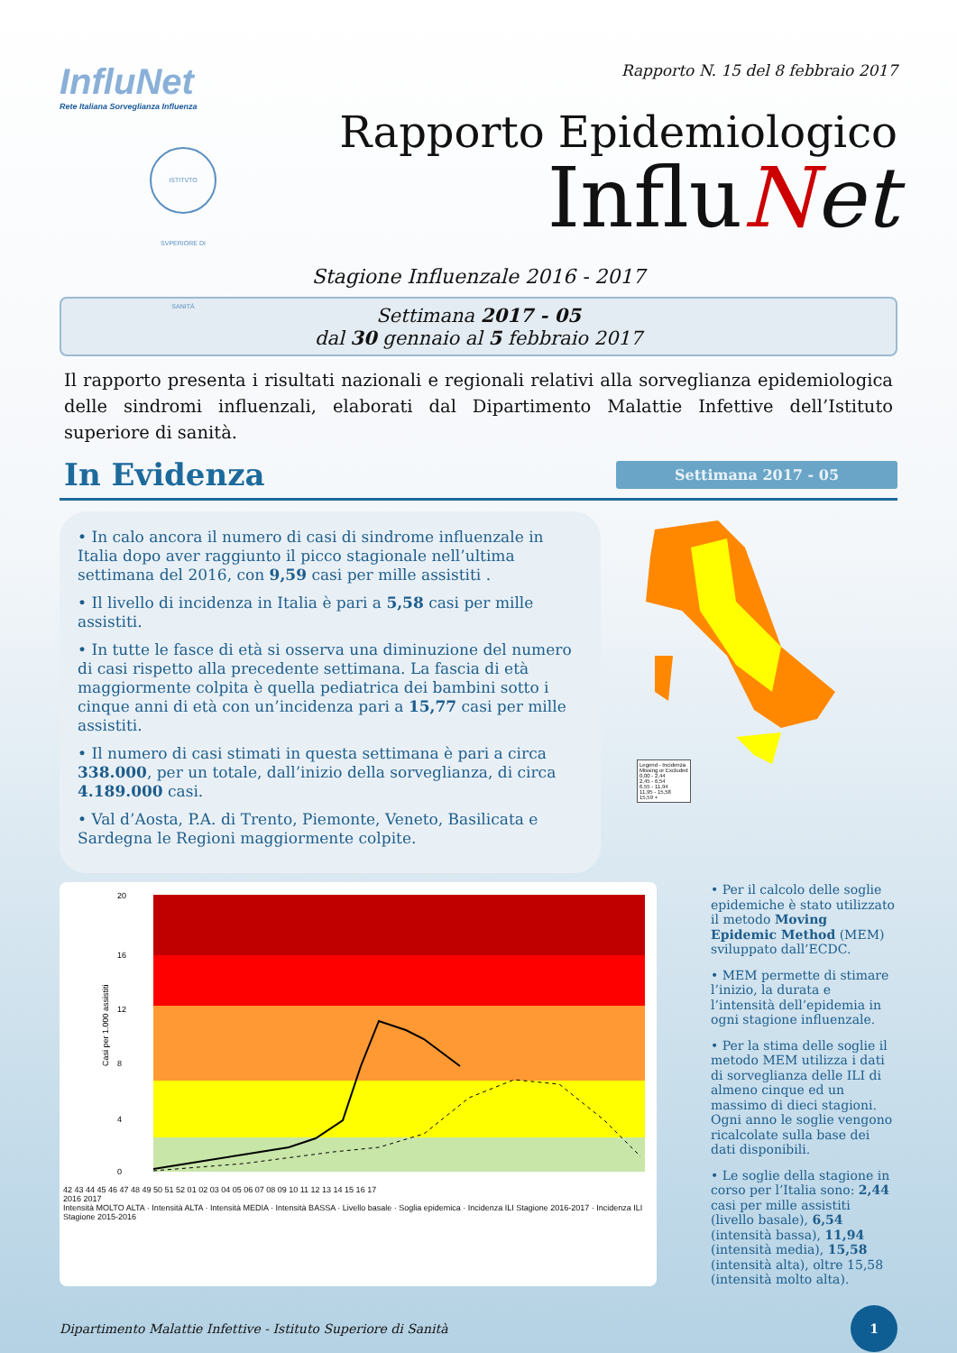InfluNet
Rete Italiana Sorveglianza Influenza
ISTITVTO SVPERIORE DI SANITÀ
Rapporto N. 15 del 8 febbraio 2017
Rapporto Epidemiologico
InfluNet
Stagione Influenzale 2016 - 2017
Settimana 2017 - 05
dal 30 gennaio al 5 febbraio 2017
Il rapporto presenta i risultati nazionali e regionali relativi alla sorveglianza epidemiologica delle sindromi influenzali, elaborati dal Dipartimento Malattie Infettive dell’Istituto superiore di sanità.
In Evidenza
Settimana 2017 - 05
• In calo ancora il numero di casi di sindrome influenzale in Italia dopo aver raggiunto il picco stagionale nell’ultima settimana del 2016, con 9,59 casi per mille assistiti .
• Il livello di incidenza in Italia è pari a 5,58 casi per mille assistiti.
• In tutte le fasce di età si osserva una diminuzione del numero di casi rispetto alla precedente settimana. La fascia di età maggiormente colpita è quella pediatrica dei bambini sotto i cinque anni di età con un’incidenza pari a 15,77 casi per mille assistiti.
• Il numero di casi stimati in questa settimana è pari a circa 338.000, per un totale, dall’inizio della sorveglianza, di circa 4.189.000 casi.
• Val d’Aosta, P.A. di Trento, Piemonte, Veneto, Basilicata e Sardegna le Regioni maggiormente colpite.
Legend - Incidenza
Missing or Excluded
0,00 - 2,44
2,45 - 6,54
6,55 - 11,94
11,95 - 15,58
15,59 +
Casi per 1.000 assistiti
20
16
12
8
4
0
42 43 44 45 46 47 48 49 50 51 52 01 02 03 04 05 06 07 08 09 10 11 12 13 14 15 16 17
2016 2017
Intensità MOLTO ALTA · Intensità ALTA · Intensità MEDIA · Intensità BASSA · Livello basale · Soglia epidemica · Incidenza ILI Stagione 2016-2017 · Incidenza ILI Stagione 2015-2016
• Per il calcolo delle soglie epidemiche è stato utilizzato il metodo Moving Epidemic Method (MEM) sviluppato dall’ECDC.
• MEM permette di stimare l’inizio, la durata e l’intensità dell’epidemia in ogni stagione influenzale.
• Per la stima delle soglie il metodo MEM utilizza i dati di sorveglianza delle ILI di almeno cinque ed un massimo di dieci stagioni. Ogni anno le soglie vengono ricalcolate sulla base dei dati disponibili.
• Le soglie della stagione in corso per l’Italia sono: 2,44 casi per mille assistiti (livello basale), 6,54 (intensità bassa), 11,94 (intensità media), 15,58 (intensità alta), oltre 15,58 (intensità molto alta).
Dipartimento Malattie Infettive - Istituto Superiore di Sanità 1